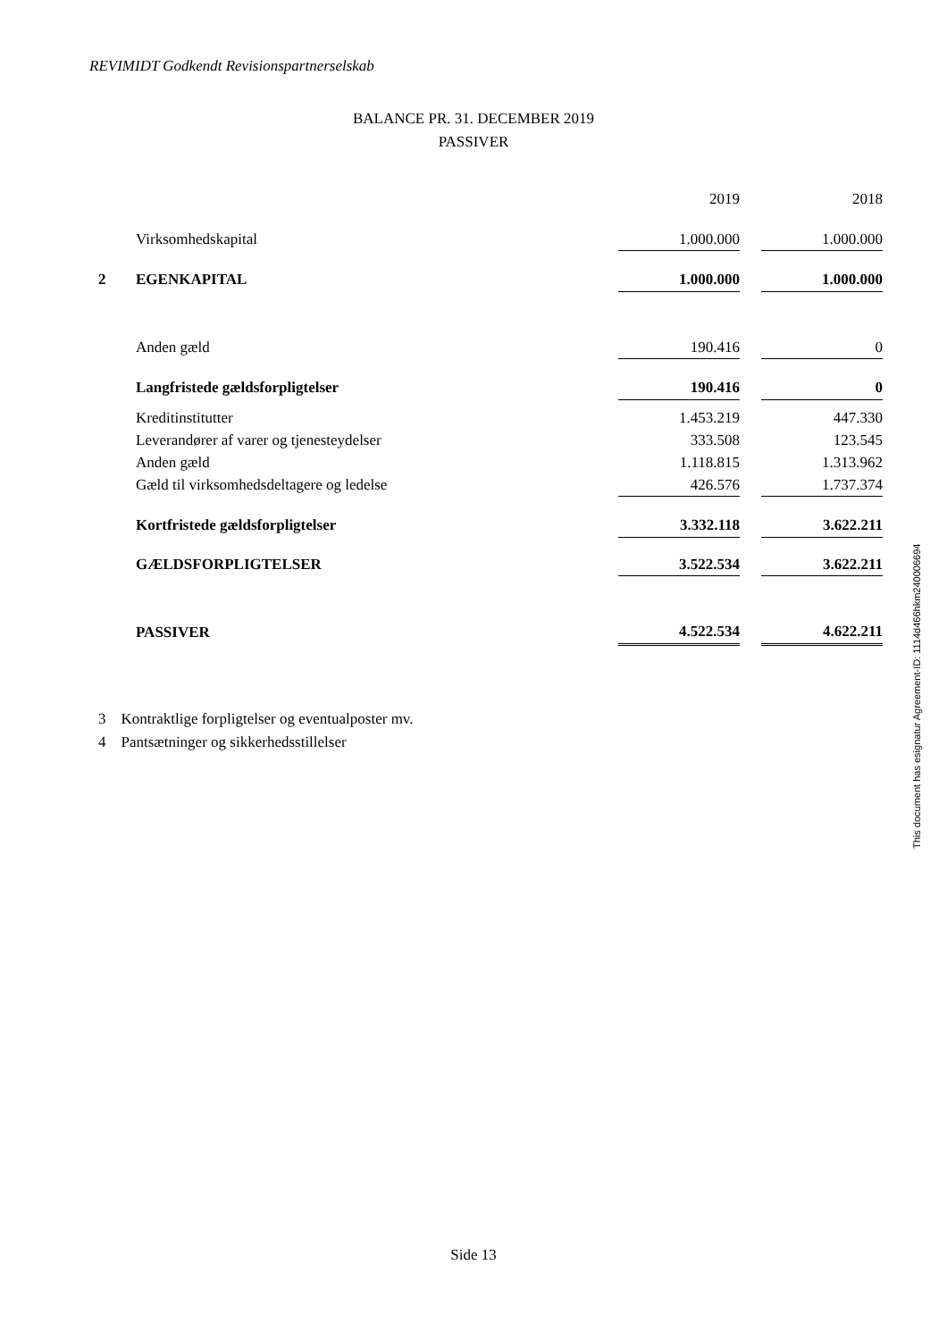REVIMIDT Godkendt Revisionspartnerselskab
BALANCE PR. 31. DECEMBER 2019
PASSIVER
| | | 2019 | | 2018 |
| | Virksomhedskapital | 1.000.000 | | 1.000.000 |
| 2 | EGENKAPITAL | 1.000.000 | | 1.000.000 |
| | Anden gæld | 190.416 | | 0 |
| | Langfristede gældsforpligtelser | 190.416 | | 0 |
| | Kreditinstitutter | 1.453.219 | | 447.330 |
| | Leverandører af varer og tjenesteydelser | 333.508 | | 123.545 |
| | Anden gæld | 1.118.815 | | 1.313.962 |
| | Gæld til virksomhedsdeltagere og ledelse | 426.576 | | 1.737.374 |
| | Kortfristede gældsforpligtelser | 3.332.118 | | 3.622.211 |
| | GÆLDSFORPLIGTELSER | 3.522.534 | | 3.622.211 |
| | PASSIVER | 4.522.534 | | 4.622.211 |
3 Kontraktlige forpligtelser og eventualposter mv.
4 Pantsætninger og sikkerhedsstillelser
Side 13
This document has esignatur Agreement-ID: 1114d466hkm240006694